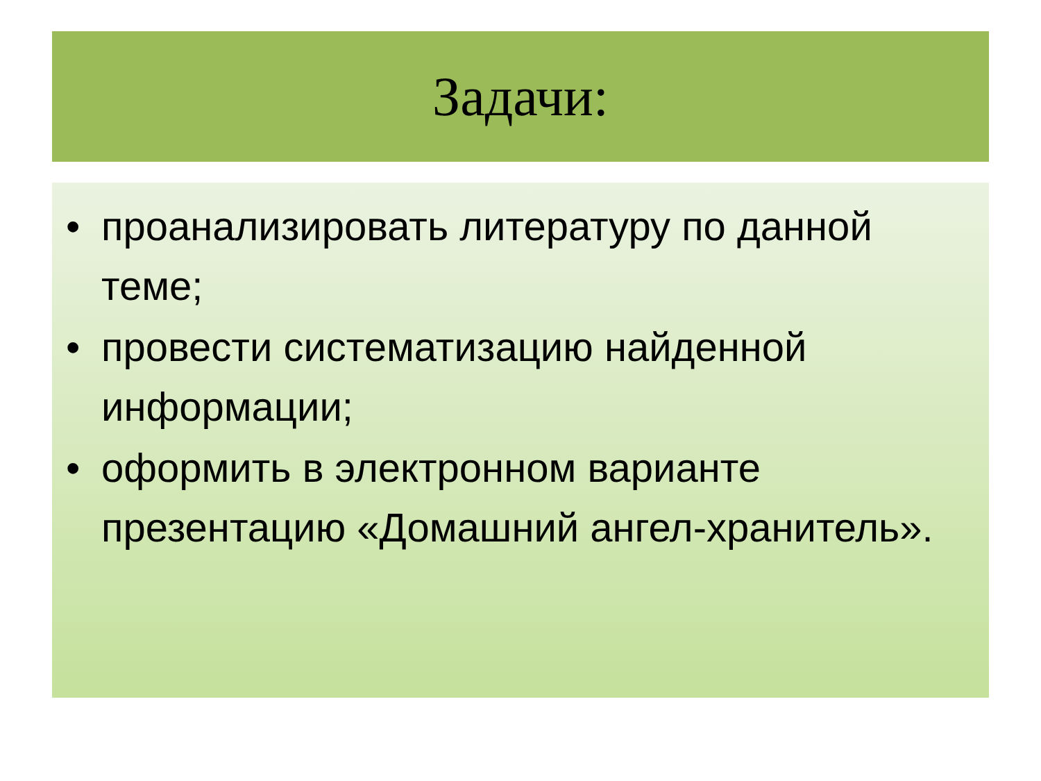Задачи:
• проанализировать литературу по данной теме;
• провести систематизацию найденной информации;
• оформить в электронном варианте презентацию «Домашний ангел-хранитель».